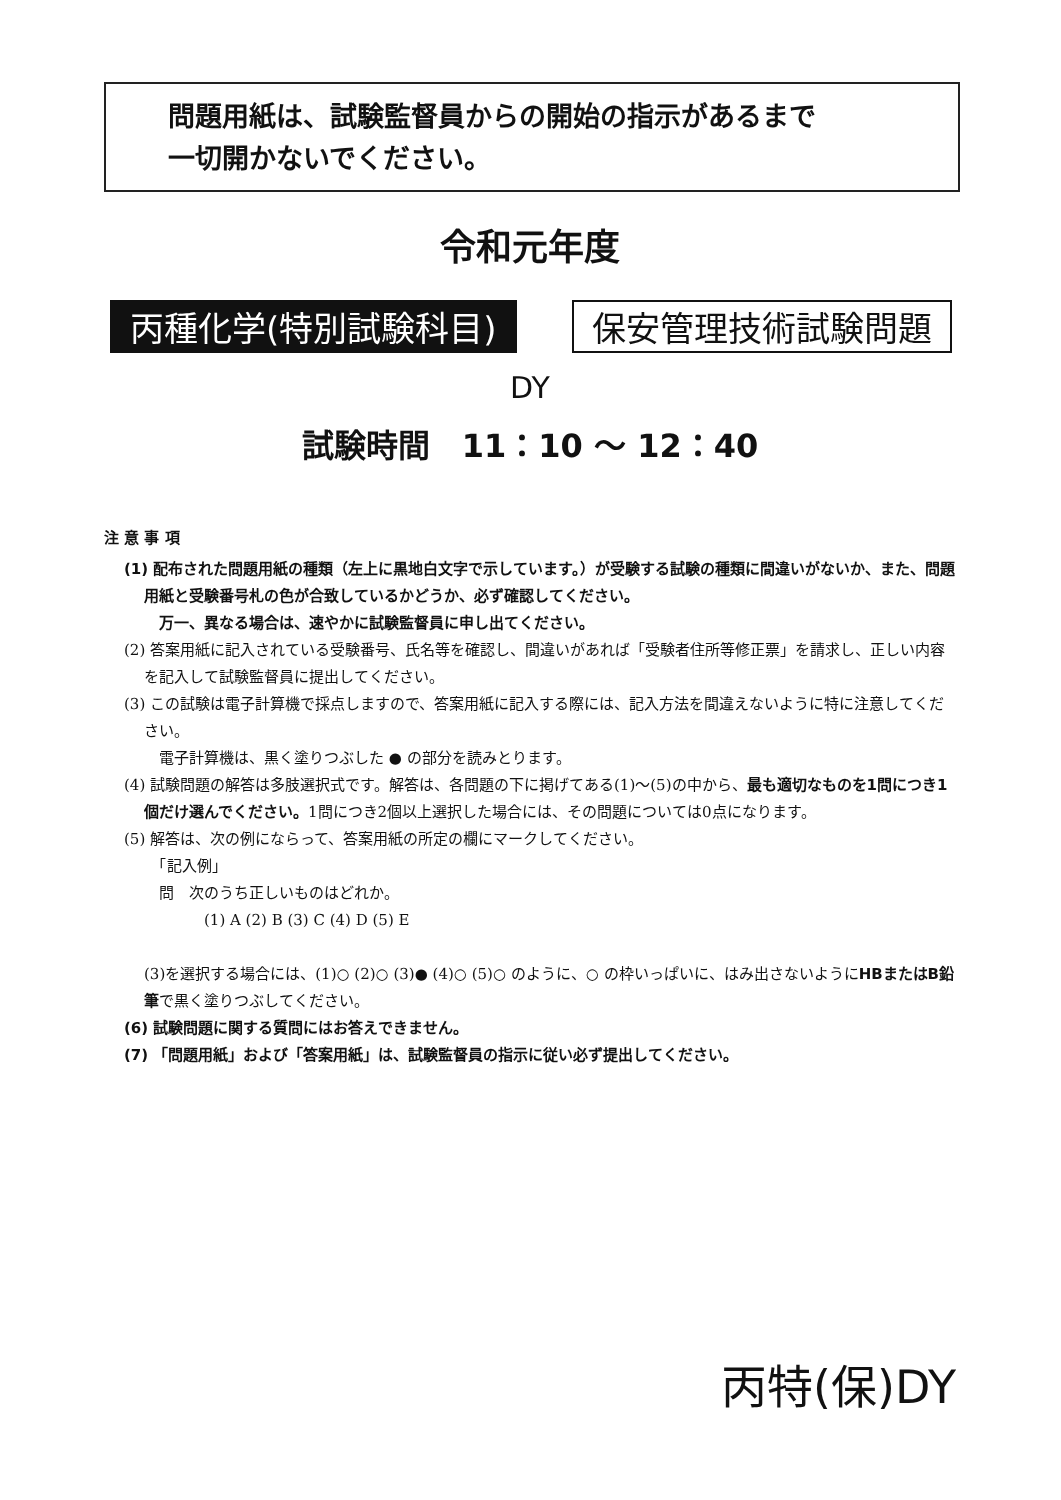問題用紙は、試験監督員からの開始の指示があるまで
一切開かないでください。
令和元年度
丙種化学(特別試験科目) 保安管理技術試験問題
DY
試験時間　11：10 ～ 12：40
注 意 事 項
(1) 配布された問題用紙の種類（左上に黒地白文字で示しています。）が受験する試験の種類に間違いがないか、また、問題用紙と受験番号札の色が合致しているかどうか、必ず確認してください。
　万一、異なる場合は、速やかに試験監督員に申し出てください。
(2) 答案用紙に記入されている受験番号、氏名等を確認し、間違いがあれば「受験者住所等修正票」を請求し、正しい内容を記入して試験監督員に提出してください。
(3) この試験は電子計算機で採点しますので、答案用紙に記入する際には、記入方法を間違えないように特に注意してください。
　電子計算機は、黒く塗りつぶした ● の部分を読みとります。
(4) 試験問題の解答は多肢選択式です。解答は、各問題の下に掲げてある(1)～(5)の中から、最も適切なものを1問につき1個だけ選んでください。1問につき2個以上選択した場合には、その問題については0点になります。
(5) 解答は、次の例にならって、答案用紙の所定の欄にマークしてください。
　「記入例」
　問　次のうち正しいものはどれか。
　　　　(1) A (2) B (3) C (4) D (5) E
(3)を選択する場合には、(1)○ (2)○ (3)● (4)○ (5)○ のように、○ の枠いっぱいに、はみ出さないようにHBまたはB鉛筆で黒く塗りつぶしてください。
(6) 試験問題に関する質問にはお答えできません。
(7) 「問題用紙」および「答案用紙」は、試験監督員の指示に従い必ず提出してください。
丙特(保)DY